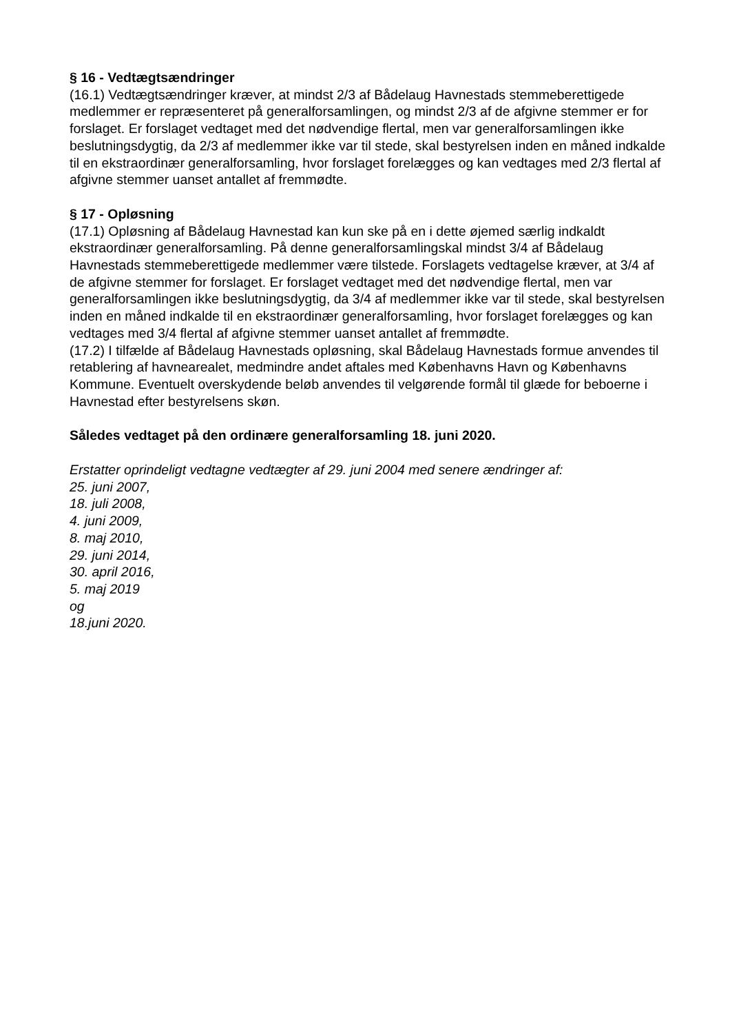§ 16 - Vedtægtsændringer
(16.1) Vedtægtsændringer kræver, at mindst 2/3 af Bådelaug Havnestads stemmeberettigede medlemmer er repræsenteret på generalforsamlingen, og mindst 2/3 af de afgivne stemmer er for forslaget. Er forslaget vedtaget med det nødvendige flertal, men var generalforsamlingen ikke beslutningsdygtig, da 2/3 af medlemmer ikke var til stede, skal bestyrelsen inden en måned indkalde til en ekstraordinær generalforsamling, hvor forslaget forelægges og kan vedtages med 2/3 flertal af afgivne stemmer uanset antallet af fremmødte.
§ 17 - Opløsning
(17.1) Opløsning af Bådelaug Havnestad kan kun ske på en i dette øjemed særlig indkaldt ekstraordinær generalforsamling. På denne generalforsamlingskal mindst 3/4 af Bådelaug Havnestads stemmeberettigede medlemmer være tilstede. Forslagets vedtagelse kræver, at 3/4 af de afgivne stemmer for forslaget. Er forslaget vedtaget med det nødvendige flertal, men var generalforsamlingen ikke beslutningsdygtig, da 3/4 af medlemmer ikke var til stede, skal bestyrelsen inden en måned indkalde til en ekstraordinær generalforsamling, hvor forslaget forelægges og kan vedtages med 3/4 flertal af afgivne stemmer uanset antallet af fremmødte.
(17.2) I tilfælde af Bådelaug Havnestads opløsning, skal Bådelaug Havnestads formue anvendes til retablering af havnearealet, medmindre andet aftales med Københavns Havn og Københavns Kommune. Eventuelt overskydende beløb anvendes til velgørende formål til glæde for beboerne i Havnestad efter bestyrelsens skøn.
Således vedtaget på den ordinære generalforsamling 18. juni 2020.
Erstatter oprindeligt vedtagne vedtægter af 29. juni 2004 med senere ændringer af:
25. juni 2007,
18. juli 2008,
4. juni 2009,
8. maj 2010,
29. juni 2014,
30. april 2016,
5. maj 2019
og
18.juni 2020.